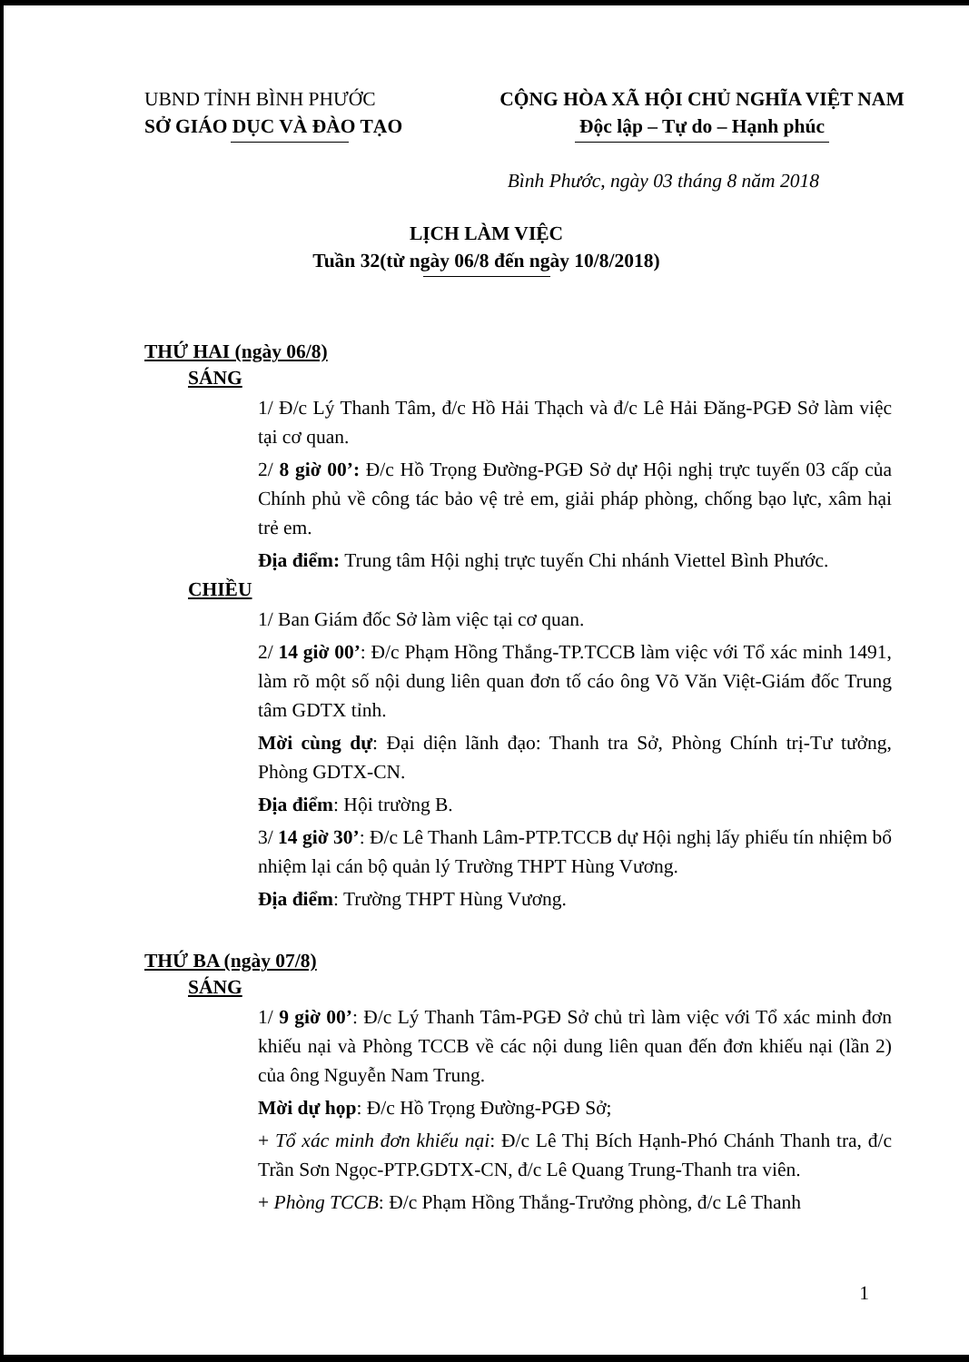UBND TỈNH BÌNH PHƯỚC
SỞ GIÁO DỤC VÀ ĐÀO TẠO
CỘNG HÒA XÃ HỘI CHỦ NGHĨA VIỆT NAM
Độc lập – Tự do – Hạnh phúc
Bình Phước, ngày 03 tháng 8 năm 2018
LỊCH LÀM VIỆC
Tuần 32(từ ngày 06/8 đến ngày 10/8/2018)
THỨ HAI (ngày 06/8)
SÁNG
1/ Đ/c Lý Thanh Tâm, đ/c Hồ Hải Thạch và đ/c Lê Hải Đăng-PGĐ Sở làm việc tại cơ quan.
2/ 8 giờ 00’: Đ/c Hồ Trọng Đường-PGĐ Sở dự Hội nghị trực tuyến 03 cấp của Chính phủ về công tác bảo vệ trẻ em, giải pháp phòng, chống bạo lực, xâm hại trẻ em.
Địa điểm: Trung tâm Hội nghị trực tuyến Chi nhánh Viettel Bình Phước.
CHIỀU
1/ Ban Giám đốc Sở làm việc tại cơ quan.
2/ 14 giờ 00’: Đ/c Phạm Hồng Thắng-TP.TCCB làm việc với Tổ xác minh 1491, làm rõ một số nội dung liên quan đơn tố cáo ông Võ Văn Việt-Giám đốc Trung tâm GDTX tỉnh.
Mời cùng dự: Đại diện lãnh đạo: Thanh tra Sở, Phòng Chính trị-Tư tưởng, Phòng GDTX-CN.
Địa điểm: Hội trường B.
3/ 14 giờ 30’: Đ/c Lê Thanh Lâm-PTP.TCCB dự Hội nghị lấy phiếu tín nhiệm bổ nhiệm lại cán bộ quản lý Trường THPT Hùng Vương.
Địa điểm: Trường THPT Hùng Vương.
THỨ BA (ngày 07/8)
SÁNG
1/ 9 giờ 00’: Đ/c Lý Thanh Tâm-PGĐ Sở chủ trì làm việc với Tổ xác minh đơn khiếu nại và Phòng TCCB về các nội dung liên quan đến đơn khiếu nại (lần 2) của ông Nguyễn Nam Trung.
Mời dự họp: Đ/c Hồ Trọng Đường-PGĐ Sở;
+ Tổ xác minh đơn khiếu nại: Đ/c Lê Thị Bích Hạnh-Phó Chánh Thanh tra, đ/c Trần Sơn Ngọc-PTP.GDTX-CN, đ/c Lê Quang Trung-Thanh tra viên.
+ Phòng TCCB: Đ/c Phạm Hồng Thắng-Trưởng phòng, đ/c Lê Thanh
1